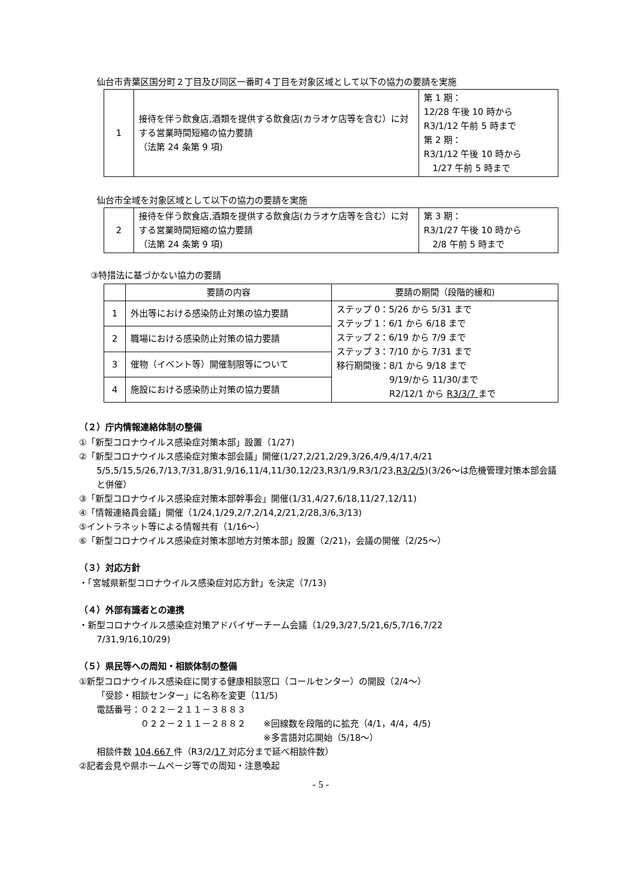仙台市青葉区国分町２丁目及び同区一番町４丁目を対象区域として以下の協力の要請を実施
| 1 | 接待を伴う飲食店,酒類を提供する飲食店(カラオケ店等を含む）に対する営業時間短縮の協力要請 （法第 24 条第 9 項) | 第 1 期： 12/28 午後 10 時から R3/1/12 午前 5 時まで 第 2 期： R3/1/12 午後 10 時から 1/27 午前 5 時まで |
仙台市全域を対象区域として以下の協力の要請を実施
| 2 | 接待を伴う飲食店,酒類を提供する飲食店(カラオケ店等を含む）に対する営業時間短縮の協力要請 （法第 24 条第 9 項) | 第 3 期： R3/1/27 午後 10 時から 2/8 午前 5 時まで |
③特措法に基づかない協力の要請
| | 要請の内容 | 要請の期間（段階的緩和) |
| 1 | 外出等における感染防止対策の協力要請 | ステップ 0：5/26 から 5/31 まで ステップ 1：6/1 から 6/18 まで ステップ 2：6/19 から 7/9 まで ステップ 3：7/10 から 7/31 まで 移行期間後：8/1 から 9/18 まで 9/19/から 11/30/まで R2/12/1 から R3/3/7 まで |
| 2 | 職場における感染防止対策の協力要請 | |
| 3 | 催物（イベント等）開催制限等について | |
| 4 | 施設における感染防止対策の協力要請 | |
（２）庁内情報連絡体制の整備
①「新型コロナウイルス感染症対策本部」設置（1/27)
②「新型コロナウイルス感染症対策本部会議」開催(1/27,2/21,2/29,3/26,4/9,4/17,4/21
5/5,5/15,5/26,7/13,7/31,8/31,9/16,11/4,11/30,12/23,R3/1/9,R3/1/23,R3/2/5)(3/26～は危機管理対策本部会議と併催）
③「新型コロナウイルス感染症対策本部幹事会」開催(1/31,4/27,6/18,11/27,12/11)
④「情報連絡員会議」開催（1/24,1/29,2/7,2/14,2/21,2/28,3/6,3/13)
⑤イントラネット等による情報共有（1/16～）
⑥「新型コロナウイルス感染症対策本部地方対策本部」設置（2/21)，会議の開催（2/25～）
（３）対応方針
・「宮城県新型コロナウイルス感染症対応方針」を決定（7/13)
（４）外部有識者との連携
・新型コロナウイルス感染症対策アドバイザーチーム会議（1/29,3/27,5/21,6/5,7/16,7/22
7/31,9/16,10/29)
（５）県民等への周知・相談体制の整備
①新型コロナウイルス感染症に関する健康相談窓口（コールセンター）の開設（2/4～）
「受診・相談センター」に名称を変更（11/5)
電話番号：０２２－２１１－３８８３
　　　　　０２２－２１１－２８８２　　※回線数を段階的に拡充（4/1，4/4，4/5)
　　　　　　　　　　　　　　　　　　　※多言語対応開始（5/18～）
相談件数 104,667 件（R3/2/17 対応分まで延べ相談件数）
②記者会見や県ホームページ等での周知・注意喚起
- 5 -